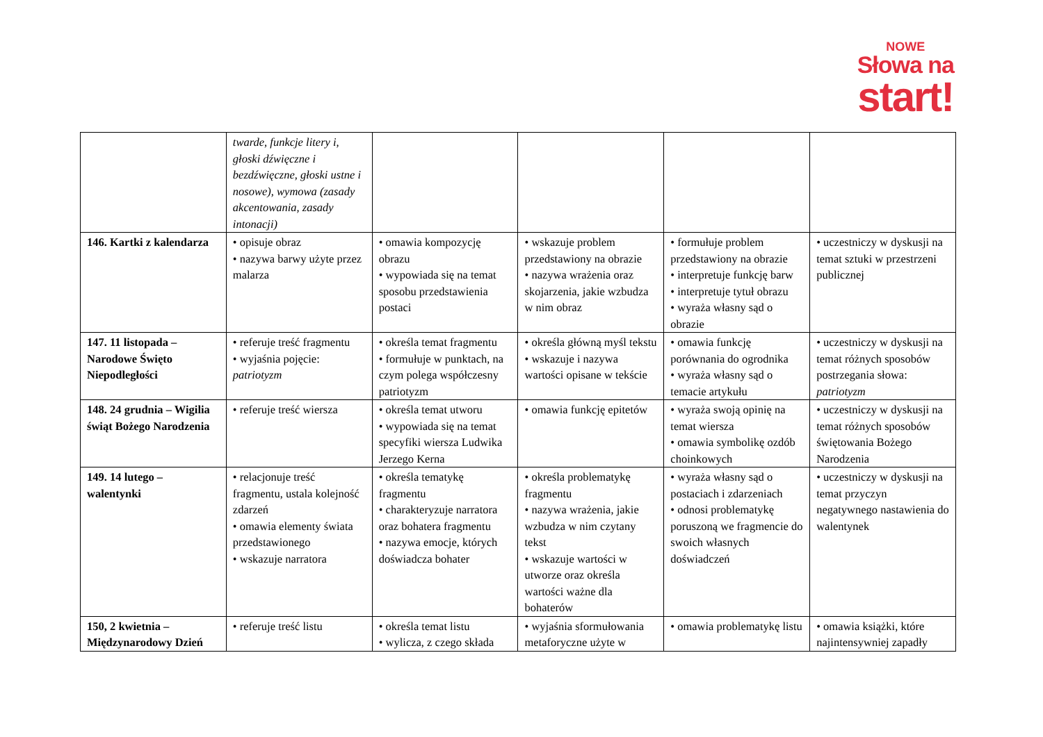NOWE
Słowa na
start!
| | twarde, funkcje litery i, głoski dźwięczne i bezdźwięczne, głoski ustne i nosowe), wymowa (zasady akcentowania, zasady intonacji) | | | | |
| 146. Kartki z kalendarza | • opisuje obraz • nazywa barwy użyte przez malarza | • omawia kompozycję obrazu • wypowiada się na temat sposobu przedstawienia postaci | • wskazuje problem przedstawiony na obrazie • nazywa wrażenia oraz skojarzenia, jakie wzbudza w nim obraz | • formułuje problem przedstawiony na obrazie • interpretuje funkcję barw • interpretuje tytuł obrazu • wyraża własny sąd o obrazie | • uczestniczy w dyskusji na temat sztuki w przestrzeni publicznej |
| 147. 11 listopada – Narodowe Święto Niepodległości | • referuje treść fragmentu • wyjaśnia pojęcie: patriotyzm | • określa temat fragmentu • formułuje w punktach, na czym polega współczesny patriotyzm | • określa główną myśl tekstu • wskazuje i nazywa wartości opisane w tekście | • omawia funkcję porównania do ogrodnika • wyraża własny sąd o temacie artykułu | • uczestniczy w dyskusji na temat różnych sposobów postrzegania słowa: patriotyzm |
| 148. 24 grudnia – Wigilia świąt Bożego Narodzenia | • referuje treść wiersza | • określa temat utworu • wypowiada się na temat specyfiki wiersza Ludwika Jerzego Kerna | • omawia funkcję epitetów | • wyraża swoją opinię na temat wiersza • omawia symbolikę ozdób choinkowych | • uczestniczy w dyskusji na temat różnych sposobów świętowania Bożego Narodzenia |
| 149. 14 lutego – walentynki | • relacjonuje treść fragmentu, ustala kolejność zdarzeń • omawia elementy świata przedstawionego • wskazuje narratora | • określa tematykę fragmentu • charakteryzuje narratora oraz bohatera fragmentu • nazywa emocje, których doświadcza bohater | • określa problematykę fragmentu • nazywa wrażenia, jakie wzbudza w nim czytany tekst • wskazuje wartości w utworze oraz określa wartości ważne dla bohaterów | • wyraża własny sąd o postaciach i zdarzeniach • odnosi problematykę poruszoną we fragmencie do swoich własnych doświadczeń | • uczestniczy w dyskusji na temat przyczyn negatywnego nastawienia do walentynek |
| 150, 2 kwietnia – Międzynarodowy Dzień | • referuje treść listu | • określa temat listu • wylicza, z czego składa | • wyjaśnia sformułowania metaforyczne użyte w | • omawia problematykę listu | • omawia książki, które najintensywniej zapadły |